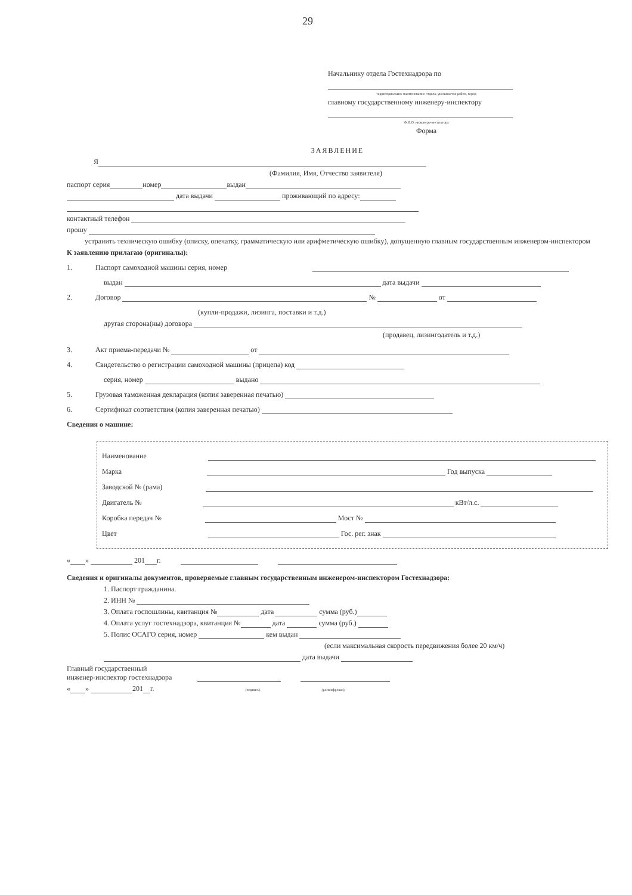29
Начальнику отдела Гостехнадзора по
территориальное наименование отдела, указывается район, город
главному государственному инженеру-инспектору
Ф.И.О. инженера-инспектора
Форма
ЗАЯВЛЕНИЕ
Я
(Фамилия, Имя, Отчество заявителя)
паспорт серия номер выдан
дата выдачи проживающий по адресу:
контактный телефон
прошу
устранить техническую ошибку (описку, опечатку, грамматическую или арифметическую ошибку), допущенную главным государственным инженером-инспектором
К заявлению прилагаю (оригиналы):
1. Паспорт самоходной машины серия, номер
выдан дата выдачи
2. Договор № от
(купли-продажи, лизинга, поставки и т.д.)
другая сторона(ны) договора
(продавец, лизингодатель и т.д.)
3. Акт приема-передачи № от
4. Свидетельство о регистрации самоходной машины (прицепа) код
серия, номер выдано
5. Грузовая таможенная декларация (копия заверенная печатью)
6. Сертификат соответствия (копия заверенная печатью)
Сведения о машине:
Наименование
Марка Год выпуска
Заводской № (рама)
Двигатель № кВт/л.с.
Коробка передач № Мост №
Цвет Гос. рег. знак
« » 201 г.
Сведения и оригиналы документов, проверяемые главным государственным инженером-инспектором Гостехнадзора:
1. Паспорт гражданина.
2. ИНН №
3. Оплата госпошлины, квитанция № дата сумма (руб.)
4. Оплата услуг гостехнадзора, квитанция № дата сумма (руб.)
5. Полис ОСАГО серия, номер кем выдан
(если максимальная скорость передвижения более 20 км/ч)
дата выдачи
Главный государственный
инженер-инспектор гостехнадзора
« » 201 г. (подпись) (расшифровка)